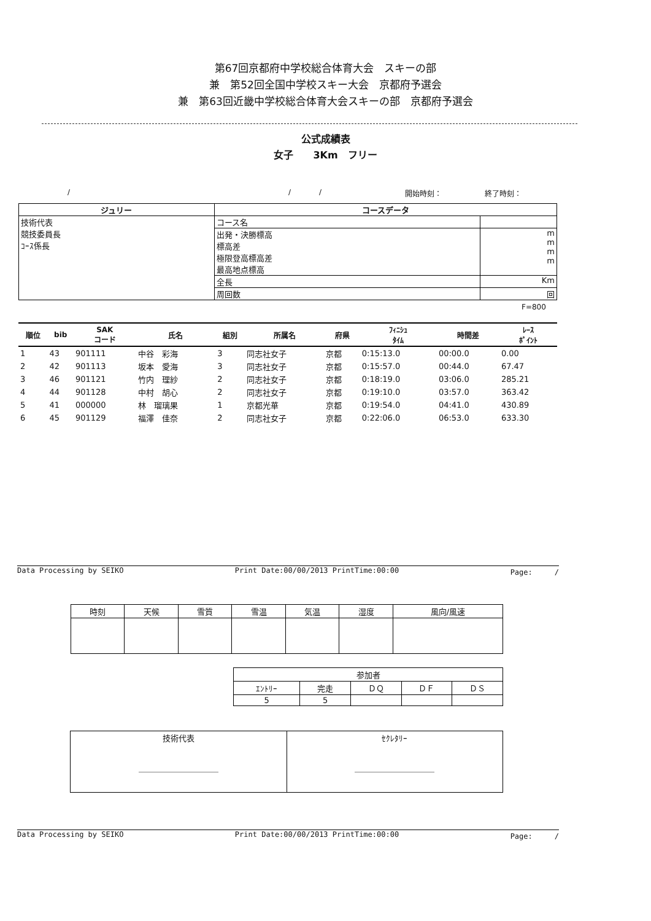第67回京都府中学校総合体育大会　スキーの部
兼　第52回全国中学校スキー大会　京都府予選会
兼　第63回近畿中学校総合体育大会スキーの部　京都府予選会
公式成績表
女子　　3Km　フリー
/ / / 開始時刻： 終了時刻：
| ジュリー | コースデータ | |
| --- | --- | --- |
| 技術代表 競技委員長 ｺｰｽ係長 | コース名 | |
| | 出発・決勝標高 標高差 極限登高標高差 最高地点標高 | m m m m |
| | 全長 | Km |
| | 周回数 | 回 |
F=800
| 順位 | bib | SAK コード | 氏名 | 組別 | 所属名 | 府県 | ﾌｨﾆｼｭ ﾀｲﾑ | 時間差 | ﾚｰｽ ﾎﾟｲﾝﾄ |
| --- | --- | --- | --- | --- | --- | --- | --- | --- | --- |
| 1 | 43 | 901111 | 中谷 彩海 | 3 | 同志社女子 | 京都 | 0:15:13.0 | 00:00.0 | 0.00 |
| 2 | 42 | 901113 | 坂本 愛海 | 3 | 同志社女子 | 京都 | 0:15:57.0 | 00:44.0 | 67.47 |
| 3 | 46 | 901121 | 竹内 理紗 | 2 | 同志社女子 | 京都 | 0:18:19.0 | 03:06.0 | 285.21 |
| 4 | 44 | 901128 | 中村 胡心 | 2 | 同志社女子 | 京都 | 0:19:10.0 | 03:57.0 | 363.42 |
| 5 | 41 | 000000 | 林 瑠璃果 | 1 | 京都光華 | 京都 | 0:19:54.0 | 04:41.0 | 430.89 |
| 6 | 45 | 901129 | 福澤 佳奈 | 2 | 同志社女子 | 京都 | 0:22:06.0 | 06:53.0 | 633.30 |
Data Processing by SEIKO Print Date:00/00/2013 PrintTime:00:00 Page:　　　/
| 時刻 | 天候 | 雪質 | 雪温 | 気温 | 湿度 | 風向/風速 |
| --- | --- | --- | --- | --- | --- | --- |
| 参加者 | | | | |
| --- | --- | --- | --- | --- |
| ｴﾝﾄﾘｰ | 完走 | ＤＱ | ＤＦ | ＤＳ |
| 5 | 5 | | | |
| 技術代表 ＿＿＿＿＿＿＿＿＿＿ | ｾｸﾚﾀﾘｰ ＿＿＿＿＿＿＿＿＿＿ |
Data Processing by SEIKO Print Date:00/00/2013 PrintTime:00:00 Page:　　　/